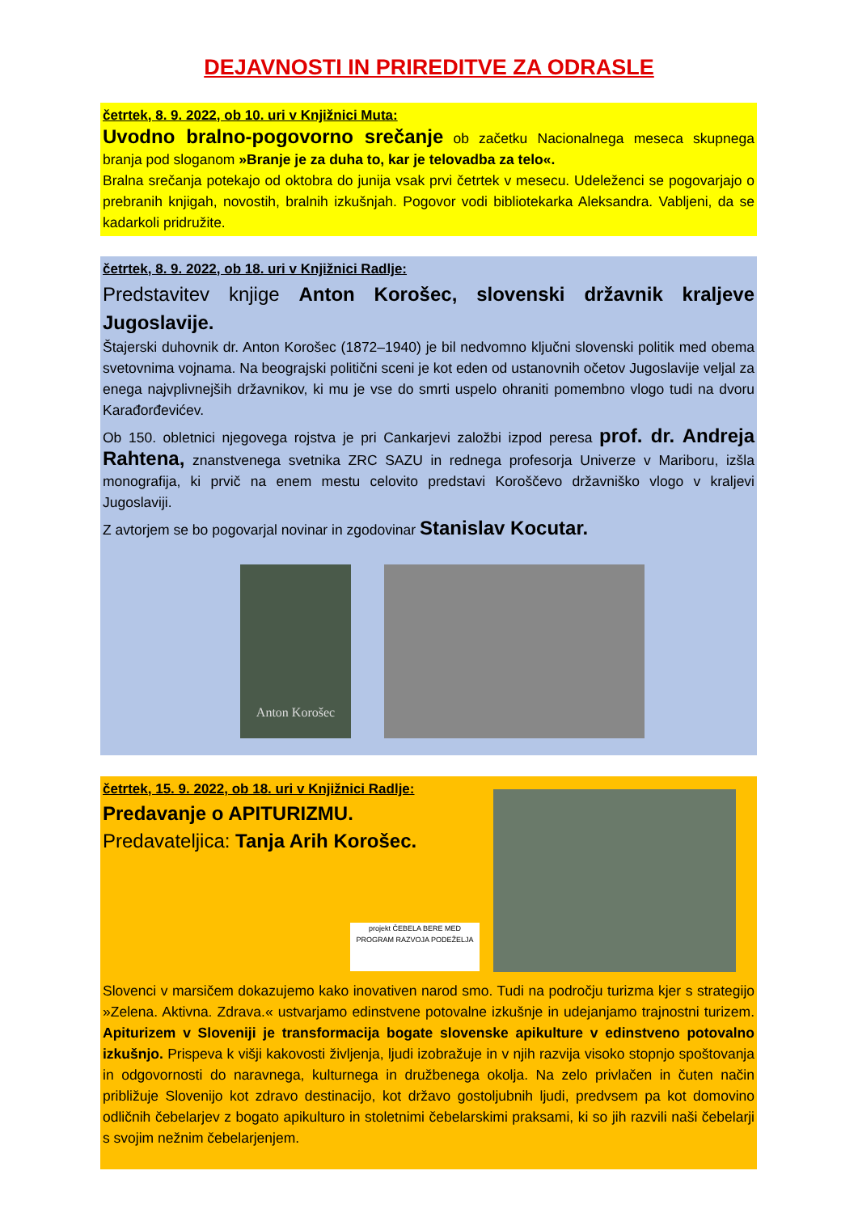DEJAVNOSTI IN PRIREDITVE ZA ODRASLE
četrtek, 8. 9. 2022, ob 10. uri v Knjižnici Muta:
Uvodno bralno-pogovorno srečanje ob začetku Nacionalnega meseca skupnega branja pod sloganom »Branje je za duha to, kar je telovadba za telo«.
Bralna srečanja potekajo od oktobra do junija vsak prvi četrtek v mesecu. Udeleženci se pogovarjajo o prebranih knjigah, novostih, bralnih izkušnjah. Pogovor vodi bibliotekarka Aleksandra. Vabljeni, da se kadarkoli pridružite.
četrtek, 8. 9. 2022, ob 18. uri v Knjižnici Radlje:
Predstavitev knjige Anton Korošec, slovenski državnik kraljeve Jugoslavije.
Štajerski duhovnik dr. Anton Korošec (1872–1940) je bil nedvomno ključni slovenski politik med obema svetovnima vojnama. Na beograjski politični sceni je kot eden od ustanovnih očetov Jugoslavije veljal za enega najvplivnejših državnikov, ki mu je vse do smrti uspelo ohraniti pomembno vlogo tudi na dvoru Karađorđevićev.
Ob 150. obletnici njegovega rojstva je pri Cankarjevi založbi izpod peresa prof. dr. Andreja Rahtena, znanstvenega svetnika ZRC SAZU in rednega profesorja Univerze v Mariboru, izšla monografija, ki prvič na enem mestu celovito predstavi Koroščevo državniško vlogo v kraljevi Jugoslaviji.
Z avtorjem se bo pogovarjal novinar in zgodovinar Stanislav Kocutar.
Anton Korošec
četrtek, 15. 9. 2022, ob 18. uri v Knjižnici Radlje:
Predavanje o APITURIZMU.
Predavateljica: Tanja Arih Korošec.
projekt ČEBELA BERE MED
PROGRAM RAZVOJA PODEŽELJA
Slovenci v marsičem dokazujemo kako inovativen narod smo. Tudi na področju turizma kjer s strategijo »Zelena. Aktivna. Zdrava.« ustvarjamo edinstvene potovalne izkušnje in udejanjamo trajnostni turizem. Apiturizem v Sloveniji je transformacija bogate slovenske apikulture v edinstveno potovalno izkušnjo. Prispeva k višji kakovosti življenja, ljudi izobražuje in v njih razvija visoko stopnjo spoštovanja in odgovornosti do naravnega, kulturnega in družbenega okolja. Na zelo privlačen in čuten način približuje Slovenijo kot zdravo destinacijo, kot državo gostoljubnih ljudi, predvsem pa kot domovino odličnih čebelarjev z bogato apikulturo in stoletnimi čebelarskimi praksami, ki so jih razvili naši čebelarji s svojim nežnim čebelarjenjem.